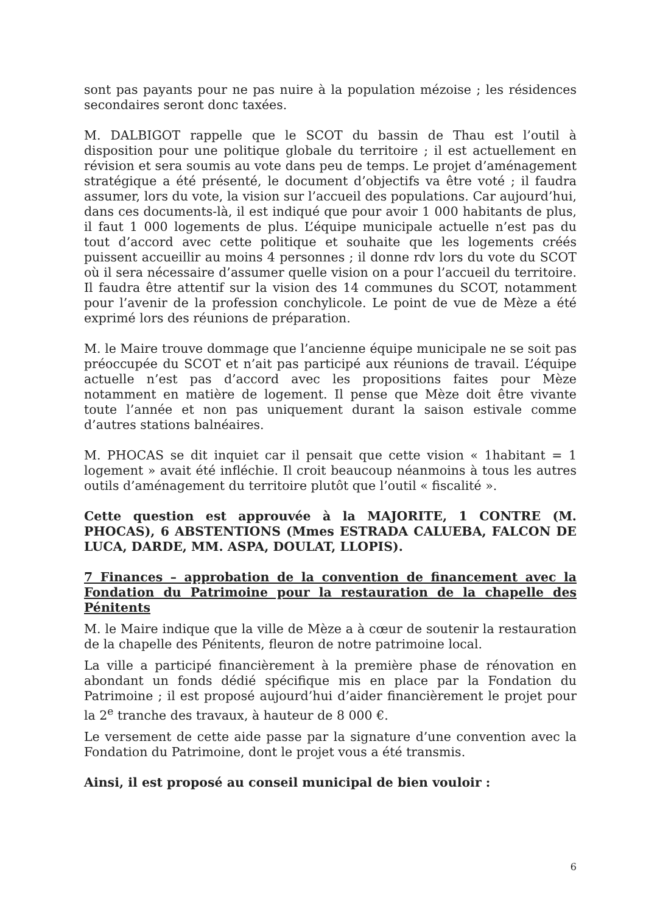sont pas payants pour ne pas nuire à la population mézoise ; les résidences secondaires seront donc taxées.
M. DALBIGOT rappelle que le SCOT du bassin de Thau est l’outil à disposition pour une politique globale du territoire ; il est actuellement en révision et sera soumis au vote dans peu de temps. Le projet d’aménagement stratégique a été présenté, le document d’objectifs va être voté ; il faudra assumer, lors du vote, la vision sur l’accueil des populations. Car aujourd’hui, dans ces documents-là, il est indiqué que pour avoir 1 000 habitants de plus, il faut 1 000 logements de plus. L’équipe municipale actuelle n’est pas du tout d’accord avec cette politique et souhaite que les logements créés puissent accueillir au moins 4 personnes ; il donne rdv lors du vote du SCOT où il sera nécessaire d’assumer quelle vision on a pour l’accueil du territoire. Il faudra être attentif sur la vision des 14 communes du SCOT, notamment pour l’avenir de la profession conchylicole. Le point de vue de Mèze a été exprimé lors des réunions de préparation.
M. le Maire trouve dommage que l’ancienne équipe municipale ne se soit pas préoccupée du SCOT et n’ait pas participé aux réunions de travail. L’équipe actuelle n’est pas d’accord avec les propositions faites pour Mèze notamment en matière de logement. Il pense que Mèze doit être vivante toute l’année et non pas uniquement durant la saison estivale comme d’autres stations balnéaires.
M. PHOCAS se dit inquiet car il pensait que cette vision « 1habitant = 1 logement » avait été infléchie. Il croit beaucoup néanmoins à tous les autres outils d’aménagement du territoire plutôt que l’outil « fiscalité ».
Cette question est approuvée à la MAJORITE, 1 CONTRE (M. PHOCAS), 6 ABSTENTIONS (Mmes ESTRADA CALUEBA, FALCON DE LUCA, DARDE, MM. ASPA, DOULAT, LLOPIS).
7 Finances – approbation de la convention de financement avec la Fondation du Patrimoine pour la restauration de la chapelle des Pénitents
M. le Maire indique que la ville de Mèze a à cœur de soutenir la restauration de la chapelle des Pénitents, fleuron de notre patrimoine local.
La ville a participé financièrement à la première phase de rénovation en abondant un fonds dédié spécifique mis en place par la Fondation du Patrimoine ; il est proposé aujourd’hui d’aider financièrement le projet pour la 2<sup>e</sup> tranche des travaux, à hauteur de 8 000 €.
Le versement de cette aide passe par la signature d’une convention avec la Fondation du Patrimoine, dont le projet vous a été transmis.
Ainsi, il est proposé au conseil municipal de bien vouloir :
6